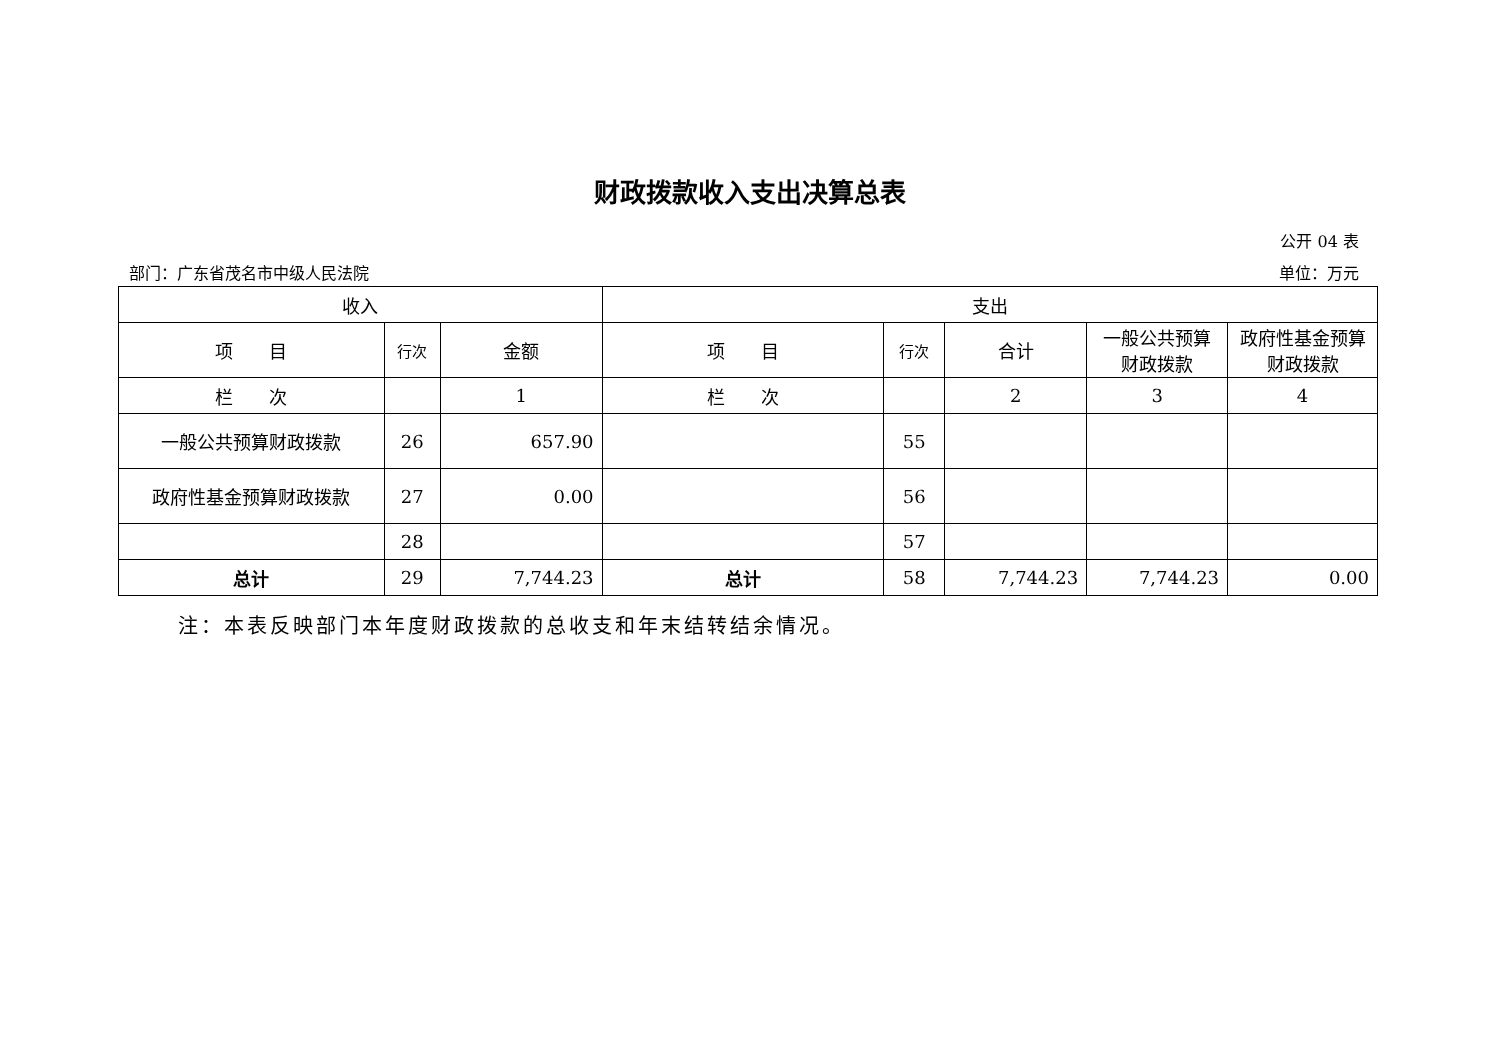财政拨款收入支出决算总表
公开 04 表
部门：广东省茂名市中级人民法院 单位：万元
| 收入 | | | 支出 | | | | |
| --- | --- | --- | --- | --- | --- | --- | --- |
| 项 目 | 行次 | 金额 | 项 目 | 行次 | 合计 | 一般公共预算财政拨款 | 政府性基金预算财政拨款 |
| 栏 次 | | 1 | 栏 次 | | 2 | 3 | 4 |
| 一般公共预算财政拨款 | 26 | 657.90 | | 55 | | | |
| 政府性基金预算财政拨款 | 27 | 0.00 | | 56 | | | |
| | 28 | | | 57 | | | |
| 总计 | 29 | 7,744.23 | 总计 | 58 | 7,744.23 | 7,744.23 | 0.00 |
注：本表反映部门本年度财政拨款的总收支和年末结转结余情况。